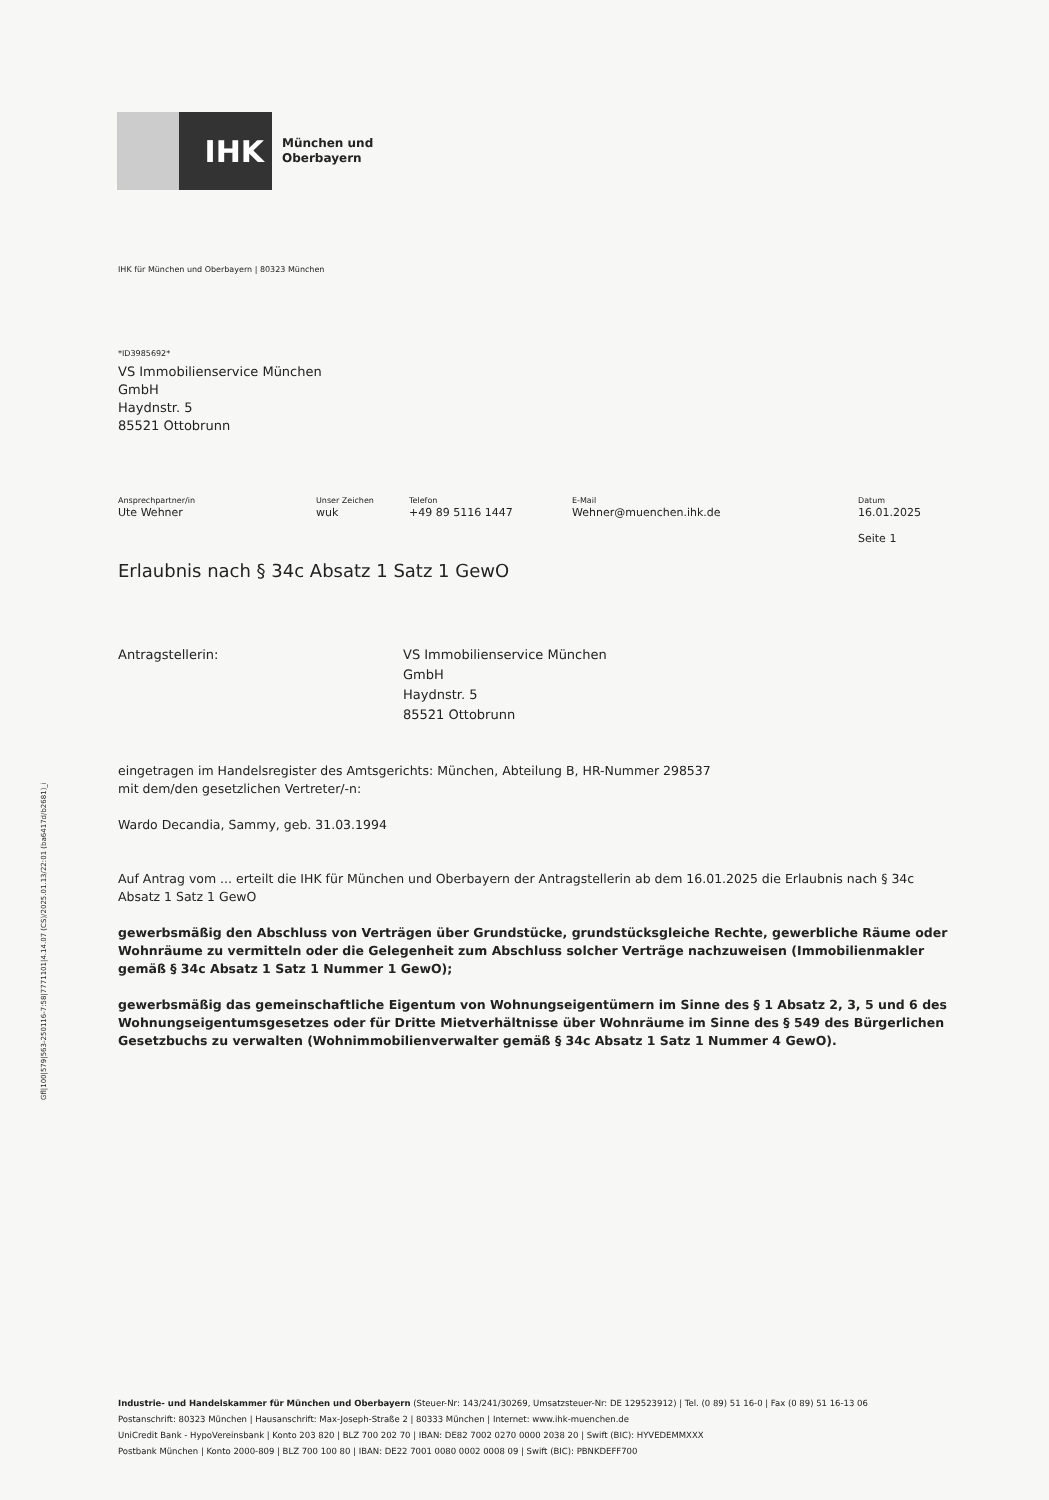IHK
München und
Oberbayern
IHK für München und Oberbayern | 80323 München
*ID3985692*
VS Immobilienservice München
GmbH
Haydnstr. 5
85521 Ottobrunn
Ansprechpartner/in
Ute Wehner
Unser Zeichen
wuk
Telefon
+49 89 5116 1447
E-Mail
Wehner@muenchen.ihk.de
Datum
16.01.2025
Seite 1
Erlaubnis nach § 34c Absatz 1 Satz 1 GewO
Antragstellerin: VS Immobilienservice München
GmbH
Haydnstr. 5
85521 Ottobrunn
eingetragen im Handelsregister des Amtsgerichts: München, Abteilung B, HR-Nummer 298537
mit dem/den gesetzlichen Vertreter/-n:
Wardo Decandia, Sammy, geb. 31.03.1994
Auf Antrag vom ... erteilt die IHK für München und Oberbayern der Antragstellerin ab dem 16.01.2025 die Erlaubnis nach § 34c Absatz 1 Satz 1 GewO
gewerbsmäßig den Abschluss von Verträgen über Grundstücke, grundstücksgleiche Rechte, gewerbliche Räume oder Wohnräume zu vermitteln oder die Gelegenheit zum Abschluss solcher Verträge nachzuweisen (Immobilienmakler gemäß § 34c Absatz 1 Satz 1 Nummer 1 GewO);
gewerbsmäßig das gemeinschaftliche Eigentum von Wohnungseigentümern im Sinne des § 1 Absatz 2, 3, 5 und 6 des Wohnungseigentumsgesetzes oder für Dritte Mietverhältnisse über Wohnräume im Sinne des § 549 des Bürgerlichen Gesetzbuchs zu verwalten (Wohnimmobilienverwalter gemäß § 34c Absatz 1 Satz 1 Nummer 4 GewO).
Gfl|100|579|563-250116-7:58|7771101|4.14.07 (CS)/2025.01.13/22:01 (ba6417d/b2681)_i
Industrie- und Handelskammer für München und Oberbayern (Steuer-Nr: 143/241/30269, Umsatzsteuer-Nr: DE 129523912) | Tel. (0 89) 51 16-0 | Fax (0 89) 51 16-13 06
Postanschrift: 80323 München | Hausanschrift: Max-Joseph-Straße 2 | 80333 München | Internet: www.ihk-muenchen.de
UniCredit Bank - HypoVereinsbank | Konto 203 820 | BLZ 700 202 70 | IBAN: DE82 7002 0270 0000 2038 20 | Swift (BIC): HYVEDEMMXXX
Postbank München | Konto 2000-809 | BLZ 700 100 80 | IBAN: DE22 7001 0080 0002 0008 09 | Swift (BIC): PBNKDEFF700